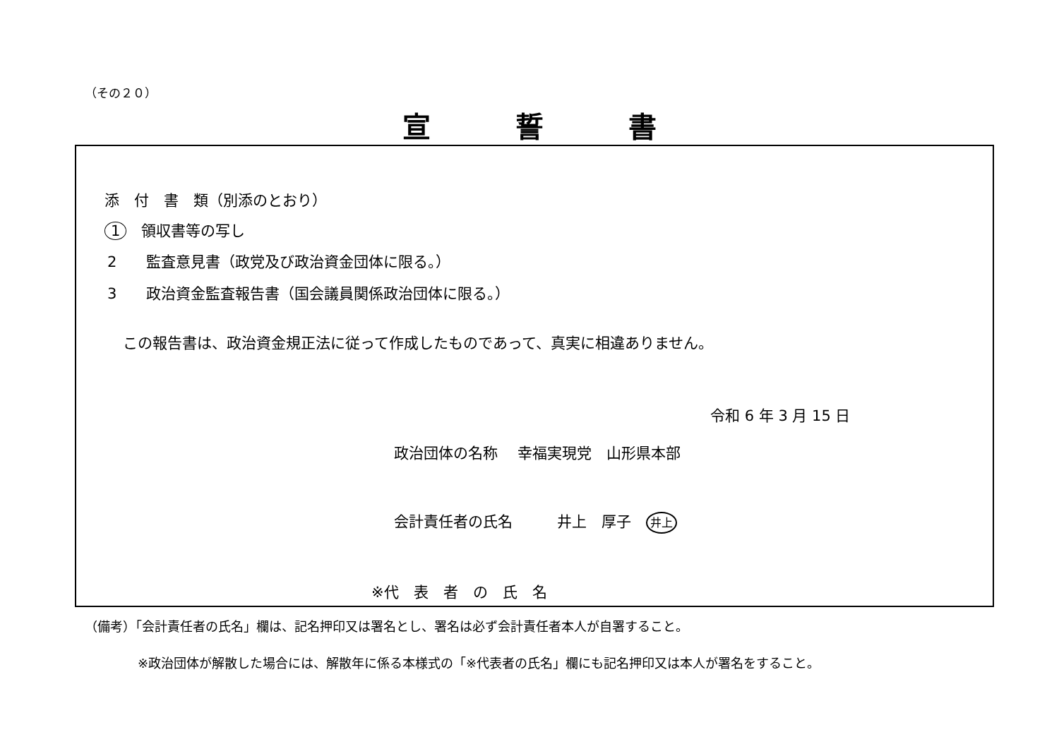（その２０）
宣誓書
添　付　書　類（別添のとおり）
1　領収書等の写し
2　　監査意見書（政党及び政治資金団体に限る。）
3　　政治資金監査報告書（国会議員関係政治団体に限る。）
この報告書は、政治資金規正法に従って作成したものであって、真実に相違ありません。
令和 6 年 3 月 15 日
政治団体の名称　 幸福実現党　山形県本部
会計責任者の氏名　　　井上　厚子　井上
※代　表　者　の　氏　名
（備考）「会計責任者の氏名」欄は、記名押印又は署名とし、署名は必ず会計責任者本人が自署すること。
※政治団体が解散した場合には、解散年に係る本様式の「※代表者の氏名」欄にも記名押印又は本人が署名をすること。